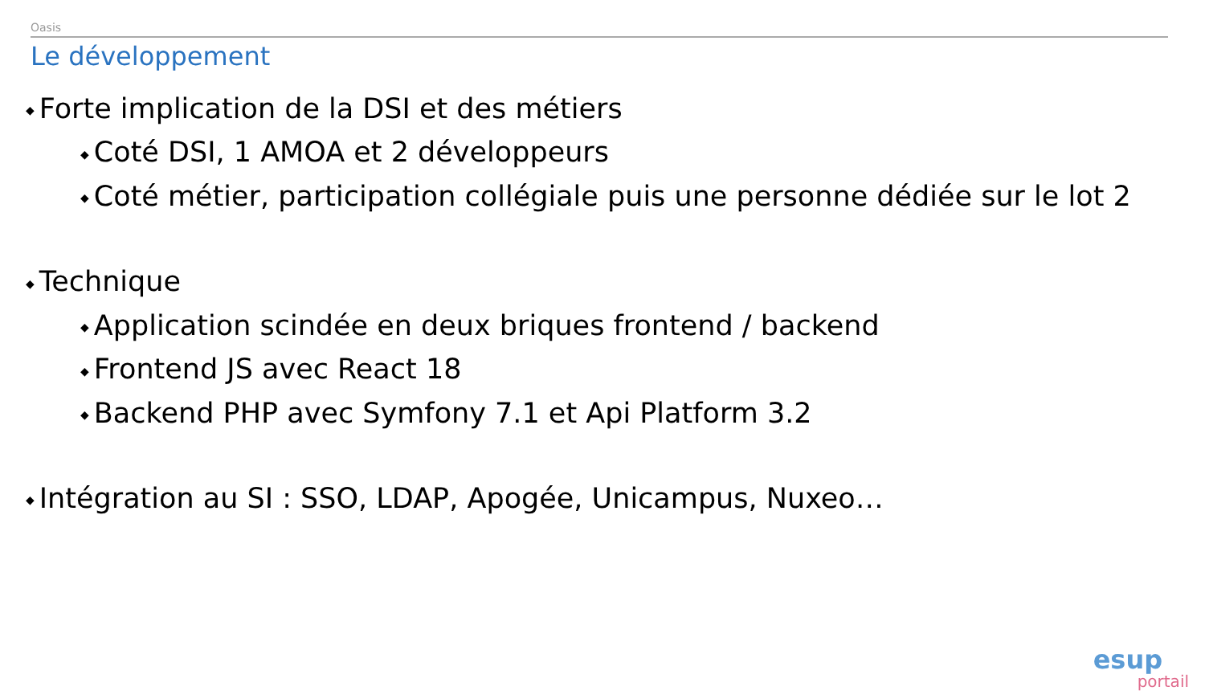Oasis
Le développement
◆ Forte implication de la DSI et des métiers
◆ Coté DSI, 1 AMOA et 2 développeurs
◆ Coté métier, participation collégiale puis une personne dédiée sur le lot 2
◆ Technique
◆ Application scindée en deux briques frontend / backend
◆ Frontend JS avec React 18
◆ Backend PHP avec Symfony 7.1 et Api Platform 3.2
◆ Intégration au SI : SSO, LDAP, Apogée, Unicampus, Nuxeo…
esup
portail